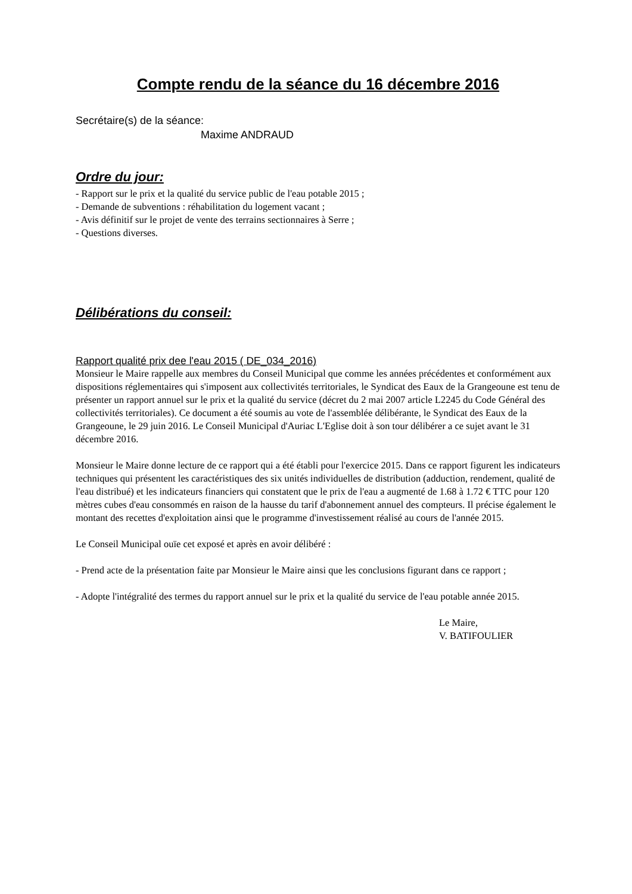Compte rendu de la séance du 16 décembre 2016
Secrétaire(s) de la séance:
Maxime ANDRAUD
Ordre du jour:
- Rapport sur le prix et la qualité du service public de l'eau potable 2015 ;
- Demande de subventions : réhabilitation du logement vacant ;
- Avis définitif sur le projet de vente des terrains sectionnaires à Serre ;
- Questions diverses.
Délibérations du conseil:
Rapport qualité prix dee l'eau 2015 ( DE_034_2016)
Monsieur le Maire rappelle aux membres du Conseil Municipal que comme les années précédentes et conformément aux dispositions réglementaires qui s'imposent aux collectivités territoriales, le Syndicat des Eaux de la Grangeoune est tenu de présenter un rapport annuel sur le prix et la qualité du service (décret du 2 mai 2007 article L2245 du Code Général des collectivités territoriales). Ce document a été soumis au vote de l'assemblée délibérante, le Syndicat des Eaux de la Grangeoune, le 29 juin 2016. Le Conseil Municipal d'Auriac L'Eglise doit à son tour délibérer a ce sujet avant le 31 décembre 2016.
Monsieur le Maire donne lecture de ce rapport qui a été établi pour l'exercice 2015. Dans ce rapport figurent les indicateurs techniques qui présentent les caractéristiques des six unités individuelles de distribution (adduction, rendement, qualité de l'eau distribué) et les indicateurs financiers qui constatent que le prix de l'eau a augmenté de 1.68 à 1.72 € TTC pour 120 mètres cubes d'eau consommés en raison de la hausse du tarif d'abonnement annuel des compteurs. Il précise également le montant des recettes d'exploitation ainsi que le programme d'investissement réalisé au cours de l'année 2015.
Le Conseil Municipal ouïe cet exposé et après en avoir délibéré :
- Prend acte de la présentation faite par Monsieur le Maire ainsi que les conclusions figurant dans ce rapport ;
- Adopte l'intégralité des termes du rapport annuel sur le prix et la qualité du service de l'eau potable année 2015.
Le Maire,
V. BATIFOULIER